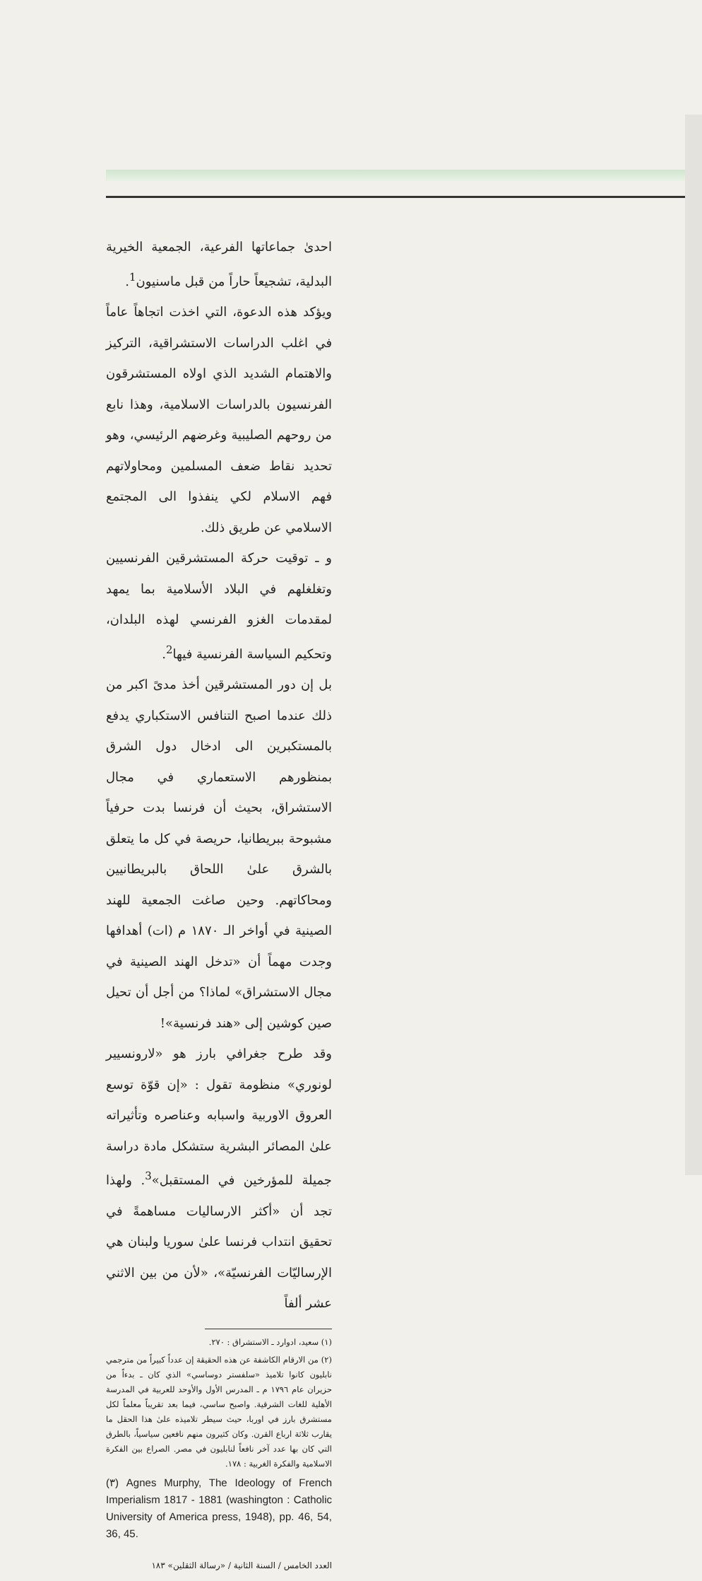احدىٰ جماعاتها الفرعية، الجمعية الخيرية البدلية، تشجيعاً حاراً من قبل ماسنيون<sup>1</sup>.
ويؤكد هذه الدعوة، التي اخذت اتجاهاً عاماً في اغلب الدراسات الاستشراقية، التركيز والاهتمام الشديد الذي اولاه المستشرقون الفرنسيون بالدراسات الاسلامية، وهذا نابع من روحهم الصليبية وغرضهم الرئيسي، وهو تحديد نقاط ضعف المسلمين ومحاولاتهم فهم الاسلام لكي ينفذوا الى المجتمع الاسلامي عن طريق ذلك.
و ـ توقيت حركة المستشرقين الفرنسيين وتغلغلهم في البلاد الأسلامية بما يمهد لمقدمات الغزو الفرنسي لهذه البلدان، وتحكيم السياسة الفرنسية فيها<sup>2</sup>.
بل إن دور المستشرقين أخذ مدىً اكبر من ذلك عندما اصبح التنافس الاستكباري يدفع بالمستكبرين الى ادخال دول الشرق بمنظورهم الاستعماري في مجال الاستشراق، بحيث أن فرنسا بدت حرفياً مشبوحة ببريطانيا، حريصة في كل ما يتعلق بالشرق علىٰ اللحاق بالبريطانيين ومحاكاتهم. وحين صاغت الجمعية للهند الصينية في أواخر الـ ١٨٧٠ م (ات) أهدافها وجدت مهماً أن «تدخل الهند الصينية في مجال الاستشراق» لماذا؟ من أجل أن تحيل صين كوشين إلى «هند فرنسية»!
وقد طرح جغرافي بارز هو «لارونسيير لونوري» منظومة تقول : «إن قوّة توسع العروق الاوربية واسبابه وعناصره وتأثيراته علىٰ المصائر البشرية ستشكل مادة دراسة جميلة للمؤرخين في المستقبل»<sup>3</sup>. ولهذا تجد أن «أكثر الارساليات مساهمةً في تحقيق انتداب فرنسا علىٰ سوريا ولبنان هي الإرساليّات الفرنسيّة»، «لأن من بين الاثني عشر ألفاً
(١) سعيد، ادوارد ـ الاستشراق : ٢٧٠.
(٢) من الارقام الكاشفة عن هذه الحقيقة إن عدداً كبيراً من مترجمي نابليون كانوا تلاميذ «سلفستر دوساسي» الذي كان ـ بدءاً من حزيران عام ١٧٩٦ م ـ المدرس الأول والأوحد للعربية في المدرسة الأهلية للغات الشرقية. واصبح ساسي، فيما بعد تقريباً معلماً لكل مستشرق بارز في اوربا، حيث سيطر تلاميذه علىٰ هذا الحقل ما يقارب ثلاثة ارباع القرن. وكان كثيرون منهم نافعين سياسياً، بالطرق التي كان بها عدد آخر نافعاً لنابليون في مصر. الصراع بين الفكرة الاسلامية والفكرة الغربية : ١٧٨.
(٣) Agnes Murphy, The Ideology of French Imperialism 1817 - 1881 (washington : Catholic University of America press, 1948), pp. 46, 54, 36, 45.
العدد الخامس / السنة الثانية / «رسالة الثقلين» ١٨٣